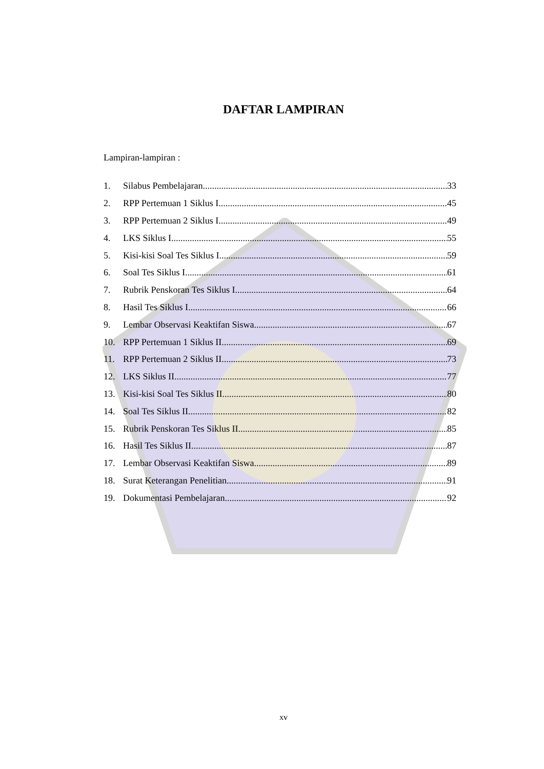DAFTAR LAMPIRAN
Lampiran-lampiran :
1. Silabus Pembelajaran 33
2. RPP Pertemuan 1 Siklus I 45
3. RPP Pertemuan 2 Siklus I 49
4. LKS Siklus I 55
5. Kisi-kisi Soal Tes Siklus I 59
6. Soal Tes Siklus I 61
7. Rubrik Penskoran Tes Siklus I 64
8. Hasil Tes Siklus I 66
9. Lembar Observasi Keaktifan Siswa 67
10. RPP Pertemuan 1 Siklus II 69
11. RPP Pertemuan 2 Siklus II 73
12. LKS Siklus II 77
13. Kisi-kisi Soal Tes Siklus II 80
14. Soal Tes Siklus II 82
15. Rubrik Penskoran Tes Siklus II 85
16. Hasil Tes Siklus II 87
17. Lembar Observasi Keaktifan Siswa 89
18. Surat Keterangan Penelitian 91
19. Dokumentasi Pembelajaran 92
xv